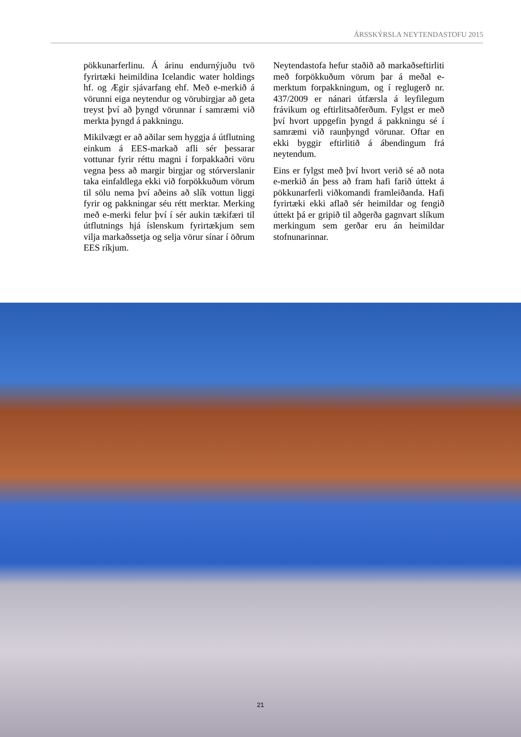ÁRSSKÝRSLA NEYTENDASTOFU 2015
pökkunarferlinu. Á árinu endurnýjuðu tvö fyrirtæki heimildina Icelandic water holdings hf. og Ægir sjávarfang ehf. Með e-merkið á vörunni eiga neytendur og vörubirgjar að geta treyst því að þyngd vörunnar í samræmi við merkta þyngd á pakkningu.
Mikilvægt er að aðilar sem hyggja á útflutning einkum á EES-markað afli sér þessarar vottunar fyrir réttu magni í forpakkaðri vöru vegna þess að margir birgjar og stórverslanir taka einfaldlega ekki við forpökkuðum vörum til sölu nema því aðeins að slík vottun liggi fyrir og pakkningar séu rétt merktar. Merking með e-merki felur því í sér aukin tækifæri til útflutnings hjá íslenskum fyrirtækjum sem vilja markaðssetja og selja vörur sínar í öðrum EES ríkjum.
Neytendastofa hefur staðið að markaðseftirliti með forpökkuðum vörum þar á meðal e-merktum forpakkningum, og í reglugerð nr. 437/2009 er nánari útfærsla á leyfilegum frávikum og eftirlitsaðferðum. Fylgst er með því hvort uppgefin þyngd á pakkningu sé í samræmi við raunþyngd vörunar. Oftar en ekki byggir eftirlitið á ábendingum frá neytendum.
Eins er fylgst með því hvort verið sé að nota e-merkið án þess að fram hafi farið úttekt á pökkunarferli viðkomandi framleiðanda. Hafi fyrirtæki ekki aflað sér heimildar og fengið úttekt þá er gripið til aðgerða gagnvart slíkum merkingum sem gerðar eru án heimildar stofnunarinnar.
21